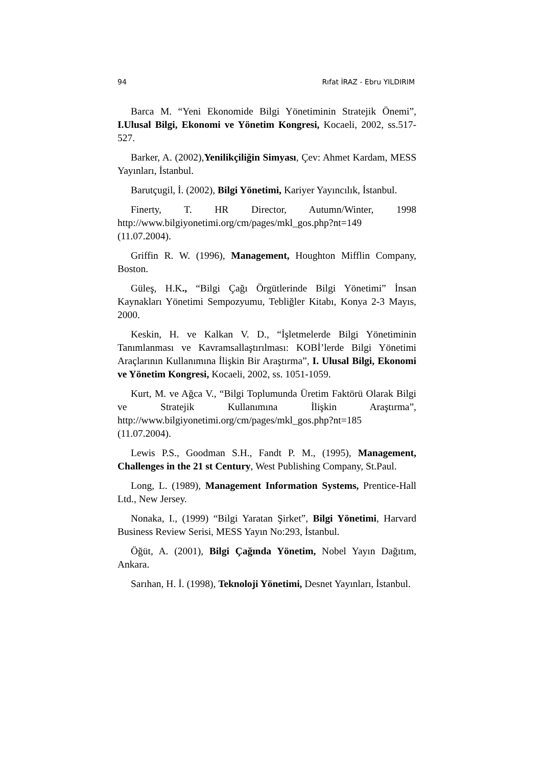94 Rıfat İRAZ - Ebru YILDIRIM
Barca M. “Yeni Ekonomide Bilgi Yönetiminin Stratejik Önemi”, I.Ulusal Bilgi, Ekonomi ve Yönetim Kongresi, Kocaeli, 2002, ss.517-527.
Barker, A. (2002),Yenilikçiliğin Simyası, Çev: Ahmet Kardam, MESS Yayınları, İstanbul.
Barutçugil, İ. (2002), Bilgi Yönetimi, Kariyer Yayıncılık, İstanbul.
Finerty, T. HR Director, Autumn/Winter, 1998 http://www.bilgiyonetimi.org/cm/pages/mkl_gos.php?nt=149 (11.07.2004).
Griffin R. W. (1996), Management, Houghton Mifflin Company, Boston.
Güleş, H.K., “Bilgi Çağı Örgütlerinde Bilgi Yönetimi” İnsan Kaynakları Yönetimi Sempozyumu, Tebliğler Kitabı, Konya 2-3 Mayıs, 2000.
Keskin, H. ve Kalkan V. D., “İşletmelerde Bilgi Yönetiminin Tanımlanması ve Kavramsallaştırılması: KOBİ’lerde Bilgi Yönetimi Araçlarının Kullanımına İlişkin Bir Araştırma”, I. Ulusal Bilgi, Ekonomi ve Yönetim Kongresi, Kocaeli, 2002, ss. 1051-1059.
Kurt, M. ve Ağca V., “Bilgi Toplumunda Üretim Faktörü Olarak Bilgi ve Stratejik Kullanımına İlişkin Araştırma”, http://www.bilgiyonetimi.org/cm/pages/mkl_gos.php?nt=185 (11.07.2004).
Lewis P.S., Goodman S.H., Fandt P. M., (1995), Management, Challenges in the 21 st Century, West Publishing Company, St.Paul.
Long, L. (1989), Management Information Systems, Prentice-Hall Ltd., New Jersey.
Nonaka, I., (1999) “Bilgi Yaratan Şirket”, Bilgi Yönetimi, Harvard Business Review Serisi, MESS Yayın No:293, İstanbul.
Öğüt, A. (2001), Bilgi Çağında Yönetim, Nobel Yayın Dağıtım, Ankara.
Sarıhan, H. İ. (1998), Teknoloji Yönetimi, Desnet Yayınları, İstanbul.